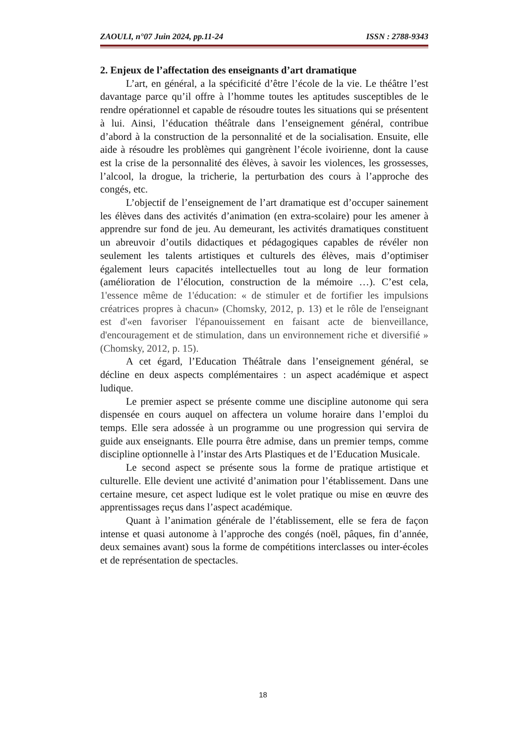ZAOULI, n°07 Juin 2024, pp.11-24 ISSN : 2788-9343
2. Enjeux de l’affectation des enseignants d’art dramatique
L’art, en général, a la spécificité d’être l’école de la vie. Le théâtre l’est davantage parce qu’il offre à l’homme toutes les aptitudes susceptibles de le rendre opérationnel et capable de résoudre toutes les situations qui se présentent à lui. Ainsi, l’éducation théâtrale dans l’enseignement général, contribue d’abord à la construction de la personnalité et de la socialisation. Ensuite, elle aide à résoudre les problèmes qui gangrènent l’école ivoirienne, dont la cause est la crise de la personnalité des élèves, à savoir les violences, les grossesses, l’alcool, la drogue, la tricherie, la perturbation des cours à l’approche des congés, etc.
L’objectif de l’enseignement de l’art dramatique est d’occuper sainement les élèves dans des activités d’animation (en extra-scolaire) pour les amener à apprendre sur fond de jeu. Au demeurant, les activités dramatiques constituent un abreuvoir d’outils didactiques et pédagogiques capables de révéler non seulement les talents artistiques et culturels des élèves, mais d’optimiser également leurs capacités intellectuelles tout au long de leur formation (amélioration de l’élocution, construction de la mémoire …). C’est cela, 1'essence même de 1'éducation: « de stimuler et de fortifier les impulsions créatrices propres à chacun» (Chomsky, 2012, p. 13) et le rôle de l'enseignant est d'«en favoriser l'épanouissement en faisant acte de bienveillance, d'encouragement et de stimulation, dans un environnement riche et diversifié » (Chomsky, 2012, p. 15).
A cet égard, l’Education Théâtrale dans l’enseignement général, se décline en deux aspects complémentaires : un aspect académique et aspect ludique.
Le premier aspect se présente comme une discipline autonome qui sera dispensée en cours auquel on affectera un volume horaire dans l’emploi du temps. Elle sera adossée à un programme ou une progression qui servira de guide aux enseignants. Elle pourra être admise, dans un premier temps, comme discipline optionnelle à l’instar des Arts Plastiques et de l’Education Musicale.
Le second aspect se présente sous la forme de pratique artistique et culturelle. Elle devient une activité d’animation pour l’établissement. Dans une certaine mesure, cet aspect ludique est le volet pratique ou mise en œuvre des apprentissages reçus dans l’aspect académique.
Quant à l’animation générale de l’établissement, elle se fera de façon intense et quasi autonome à l’approche des congés (noël, pâques, fin d’année, deux semaines avant) sous la forme de compétitions interclasses ou inter-écoles et de représentation de spectacles.
18